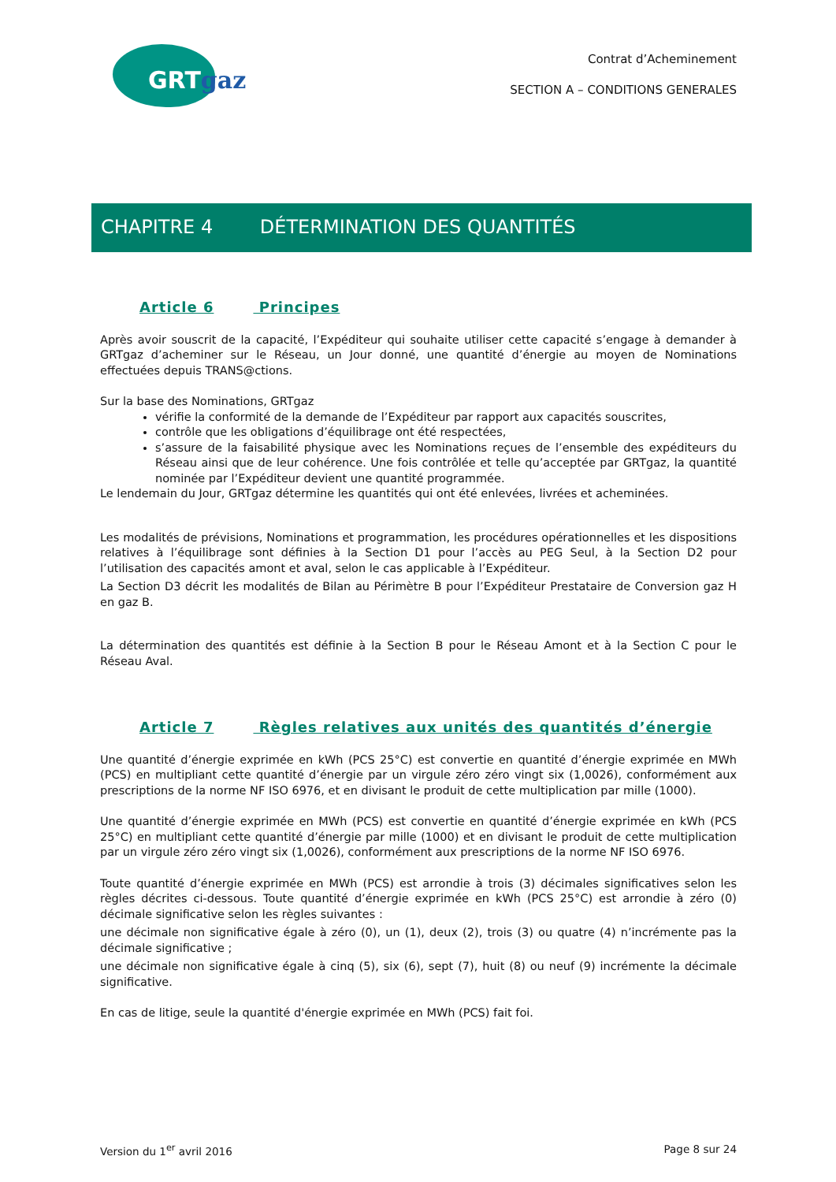GRTgaz
Contrat d’Acheminement
SECTION A – CONDITIONS GENERALES
CHAPITRE 4 DÉTERMINATION DES QUANTITÉS
Article 6 Principes
Après avoir souscrit de la capacité, l’Expéditeur qui souhaite utiliser cette capacité s’engage à demander à GRTgaz d’acheminer sur le Réseau, un Jour donné, une quantité d’énergie au moyen de Nominations effectuées depuis TRANS@ctions.
Sur la base des Nominations, GRTgaz
vérifie la conformité de la demande de l’Expéditeur par rapport aux capacités souscrites,
contrôle que les obligations d’équilibrage ont été respectées,
s’assure de la faisabilité physique avec les Nominations reçues de l’ensemble des expéditeurs du Réseau ainsi que de leur cohérence. Une fois contrôlée et telle qu’acceptée par GRTgaz, la quantité nominée par l’Expéditeur devient une quantité programmée.
Le lendemain du Jour, GRTgaz détermine les quantités qui ont été enlevées, livrées et acheminées.
Les modalités de prévisions, Nominations et programmation, les procédures opérationnelles et les dispositions relatives à l’équilibrage sont définies à la Section D1 pour l’accès au PEG Seul, à la Section D2 pour l’utilisation des capacités amont et aval, selon le cas applicable à l’Expéditeur.
La Section D3 décrit les modalités de Bilan au Périmètre B pour l’Expéditeur Prestataire de Conversion gaz H en gaz B.
La détermination des quantités est définie à la Section B pour le Réseau Amont et à la Section C pour le Réseau Aval.
Article 7 Règles relatives aux unités des quantités d’énergie
Une quantité d’énergie exprimée en kWh (PCS 25°C) est convertie en quantité d’énergie exprimée en MWh (PCS) en multipliant cette quantité d’énergie par un virgule zéro zéro vingt six (1,0026), conformément aux prescriptions de la norme NF ISO 6976, et en divisant le produit de cette multiplication par mille (1000).
Une quantité d’énergie exprimée en MWh (PCS) est convertie en quantité d’énergie exprimée en kWh (PCS 25°C) en multipliant cette quantité d’énergie par mille (1000) et en divisant le produit de cette multiplication par un virgule zéro zéro vingt six (1,0026), conformément aux prescriptions de la norme NF ISO 6976.
Toute quantité d’énergie exprimée en MWh (PCS) est arrondie à trois (3) décimales significatives selon les règles décrites ci-dessous. Toute quantité d’énergie exprimée en kWh (PCS 25°C) est arrondie à zéro (0) décimale significative selon les règles suivantes :
une décimale non significative égale à zéro (0), un (1), deux (2), trois (3) ou quatre (4) n’incrémente pas la décimale significative ;
une décimale non significative égale à cinq (5), six (6), sept (7), huit (8) ou neuf (9) incrémente la décimale significative.
En cas de litige, seule la quantité d'énergie exprimée en MWh (PCS) fait foi.
Version du 1<sup>er</sup> avril 2016 Page 8 sur 24